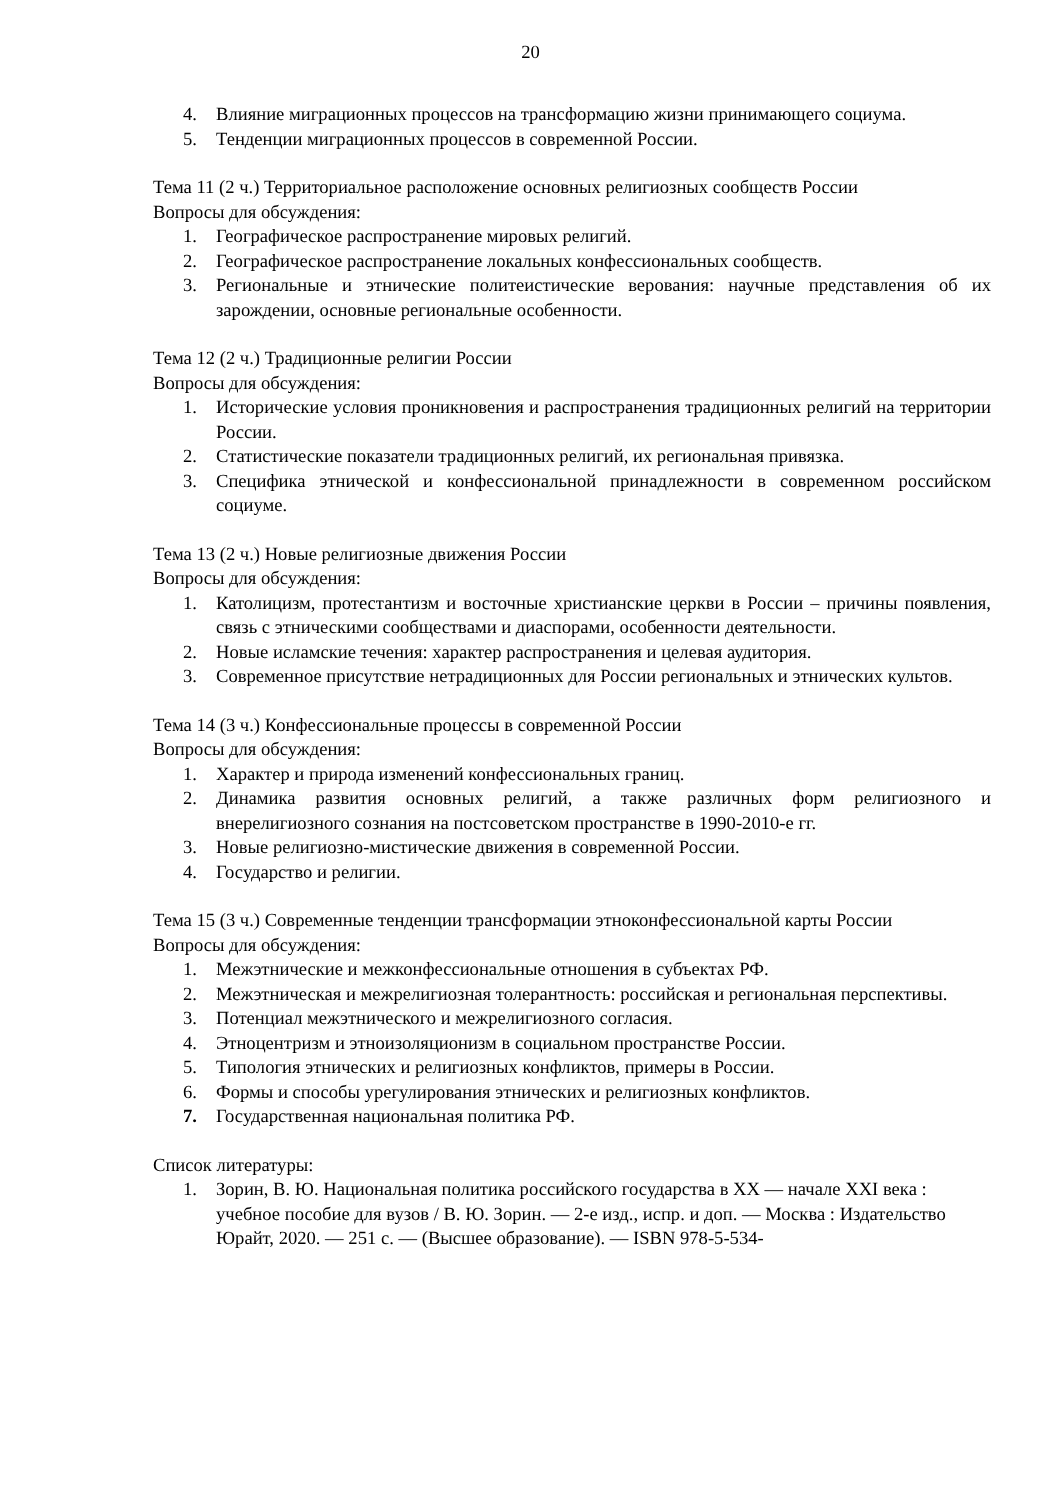20
4. Влияние миграционных процессов на трансформацию жизни принимающего социума.
5. Тенденции миграционных процессов в современной России.
Тема 11 (2 ч.) Территориальное расположение основных религиозных сообществ России
Вопросы для обсуждения:
1. Географическое распространение мировых религий.
2. Географическое распространение локальных конфессиональных сообществ.
3. Региональные и этнические политеистические верования: научные представления об их зарождении, основные региональные особенности.
Тема 12 (2 ч.) Традиционные религии России
Вопросы для обсуждения:
1. Исторические условия проникновения и распространения традиционных религий на территории России.
2. Статистические показатели традиционных религий, их региональная привязка.
3. Специфика этнической и конфессиональной принадлежности в современном российском социуме.
Тема 13 (2 ч.) Новые религиозные движения России
Вопросы для обсуждения:
1. Католицизм, протестантизм и восточные христианские церкви в России – причины появления, связь с этническими сообществами и диаспорами, особенности деятельности.
2. Новые исламские течения: характер распространения и целевая аудитория.
3. Современное присутствие нетрадиционных для России региональных и этнических культов.
Тема 14 (3 ч.) Конфессиональные процессы в современной России
Вопросы для обсуждения:
1. Характер и природа изменений конфессиональных границ.
2. Динамика развития основных религий, а также различных форм религиозного и внерелигиозного сознания на постсоветском пространстве в 1990-2010-е гг.
3. Новые религиозно-мистические движения в современной России.
4. Государство и религии.
Тема 15 (3 ч.) Современные тенденции трансформации этноконфессиональной карты России
Вопросы для обсуждения:
1. Межэтнические и межконфессиональные отношения в субъектах РФ.
2. Межэтническая и межрелигиозная толерантность: российская и региональная перспективы.
3. Потенциал межэтнического и межрелигиозного согласия.
4. Этноцентризм и этноизоляционизм в социальном пространстве России.
5. Типология этнических и религиозных конфликтов, примеры в России.
6. Формы и способы урегулирования этнических и религиозных конфликтов.
7. Государственная национальная политика РФ.
Список литературы:
1. Зорин, В. Ю. Национальная политика российского государства в XX — начале XXI века : учебное пособие для вузов / В. Ю. Зорин. — 2-е изд., испр. и доп. — Москва : Издательство Юрайт, 2020. — 251 с. — (Высшее образование). — ISBN 978-5-534-